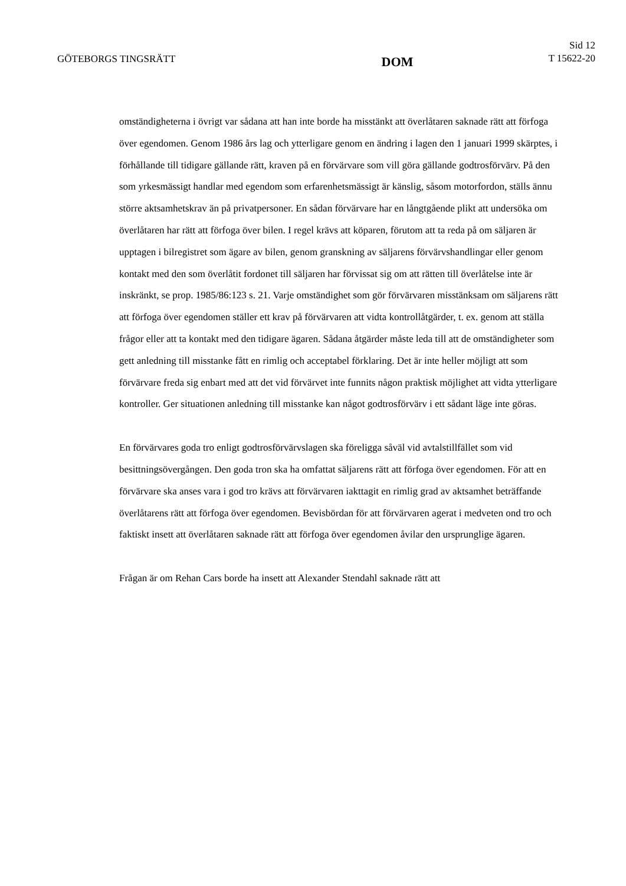GÖTEBORGS TINGSRÄTT
DOM
Sid 12
T 15622-20
omständigheterna i övrigt var sådana att han inte borde ha misstänkt att överlåtaren saknade rätt att förfoga över egendomen. Genom 1986 års lag och ytterligare genom en ändring i lagen den 1 januari 1999 skärptes, i förhållande till tidigare gällande rätt, kraven på en förvärvare som vill göra gällande godtrosförvärv. På den som yrkesmässigt handlar med egendom som erfarenhetsmässigt är känslig, såsom motorfordon, ställs ännu större aktsamhetskrav än på privatpersoner. En sådan förvärvare har en långtgående plikt att undersöka om överlåtaren har rätt att förfoga över bilen. I regel krävs att köparen, förutom att ta reda på om säljaren är upptagen i bilregistret som ägare av bilen, genom granskning av säljarens förvärvshandlingar eller genom kontakt med den som överlåtit fordonet till säljaren har förvissat sig om att rätten till överlåtelse inte är inskränkt, se prop. 1985/86:123 s. 21. Varje omständighet som gör förvärvaren misstänksam om säljarens rätt att förfoga över egendomen ställer ett krav på förvärvaren att vidta kontrollåtgärder, t. ex. genom att ställa frågor eller att ta kontakt med den tidigare ägaren. Sådana åtgärder måste leda till att de omständigheter som gett anledning till misstanke fått en rimlig och acceptabel förklaring. Det är inte heller möjligt att som förvärvare freda sig enbart med att det vid förvärvet inte funnits någon praktisk möjlighet att vidta ytterligare kontroller. Ger situationen anledning till misstanke kan något godtrosförvärv i ett sådant läge inte göras.
En förvärvares goda tro enligt godtrosförvärvslagen ska föreligga såväl vid avtalstillfället som vid besittningsövergången. Den goda tron ska ha omfattat säljarens rätt att förfoga över egendomen. För att en förvärvare ska anses vara i god tro krävs att förvärvaren iakttagit en rimlig grad av aktsamhet beträffande överlåtarens rätt att förfoga över egendomen. Bevisbördan för att förvärvaren agerat i medveten ond tro och faktiskt insett att överlåtaren saknade rätt att förfoga över egendomen åvilar den ursprunglige ägaren.
Frågan är om Rehan Cars borde ha insett att Alexander Stendahl saknade rätt att